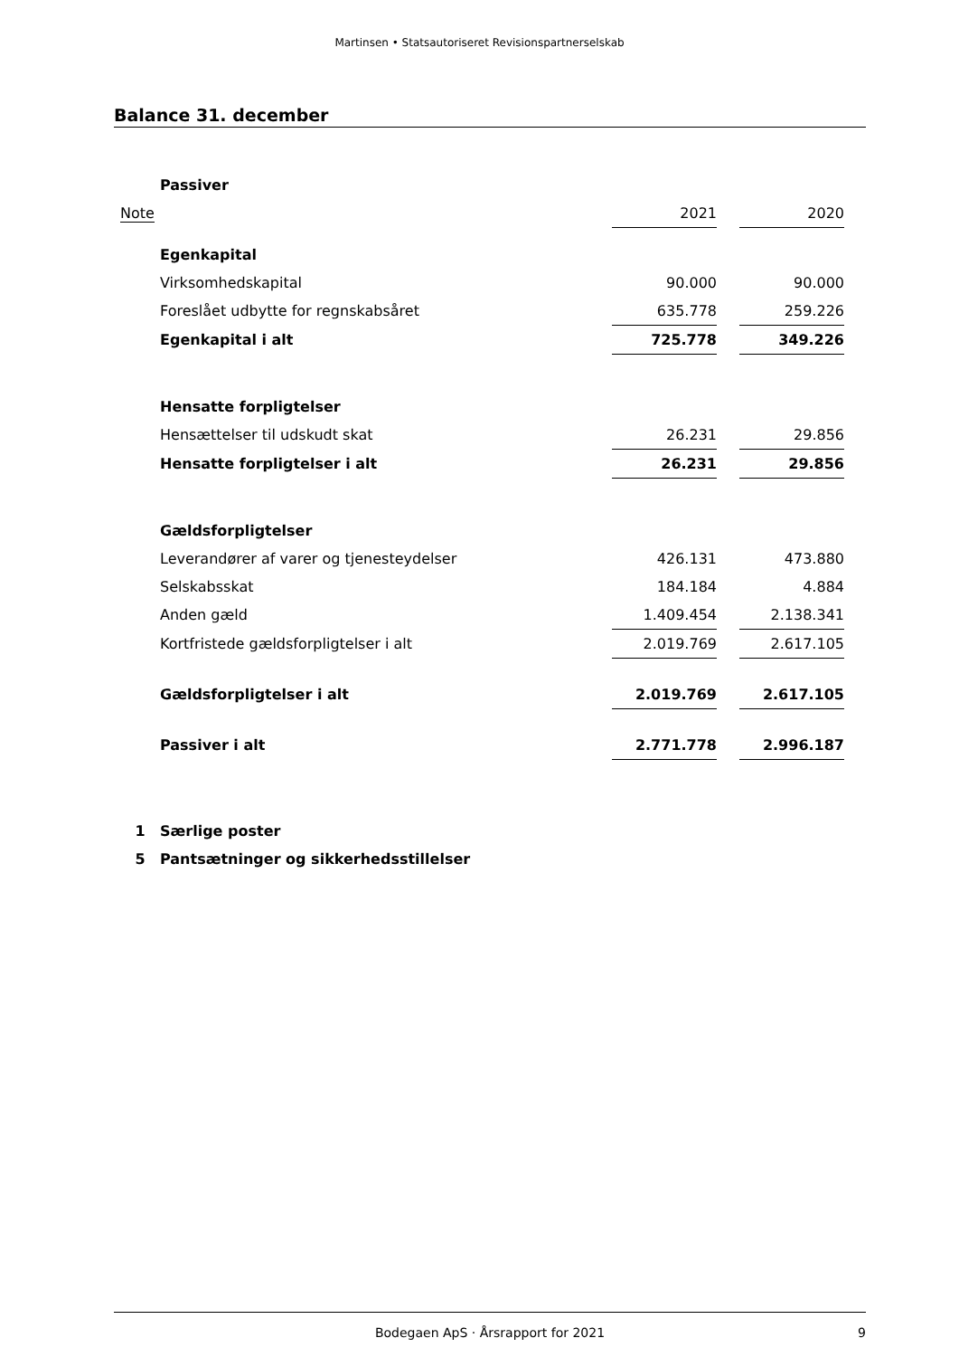Martinsen • Statsautoriseret Revisionspartnerselskab
Balance 31. december
| | Passiver | | | |
| Note | | 2021 | | 2020 |
| | Egenkapital | | | |
| | Virksomhedskapital | 90.000 | | 90.000 |
| | Foreslået udbytte for regnskabsåret | 635.778 | | 259.226 |
| | Egenkapital i alt | 725.778 | | 349.226 |
| | Hensatte forpligtelser | | | |
| | Hensættelser til udskudt skat | 26.231 | | 29.856 |
| | Hensatte forpligtelser i alt | 26.231 | | 29.856 |
| | Gældsforpligtelser | | | |
| | Leverandører af varer og tjenesteydelser | 426.131 | | 473.880 |
| | Selskabsskat | 184.184 | | 4.884 |
| | Anden gæld | 1.409.454 | | 2.138.341 |
| | Kortfristede gældsforpligtelser i alt | 2.019.769 | | 2.617.105 |
| | Gældsforpligtelser i alt | 2.019.769 | | 2.617.105 |
| | Passiver i alt | 2.771.778 | | 2.996.187 |
| 1 | Særlige poster | | | |
| 5 | Pantsætninger og sikkerhedsstillelser | | | |
Bodegaen ApS · Årsrapport for 2021 9